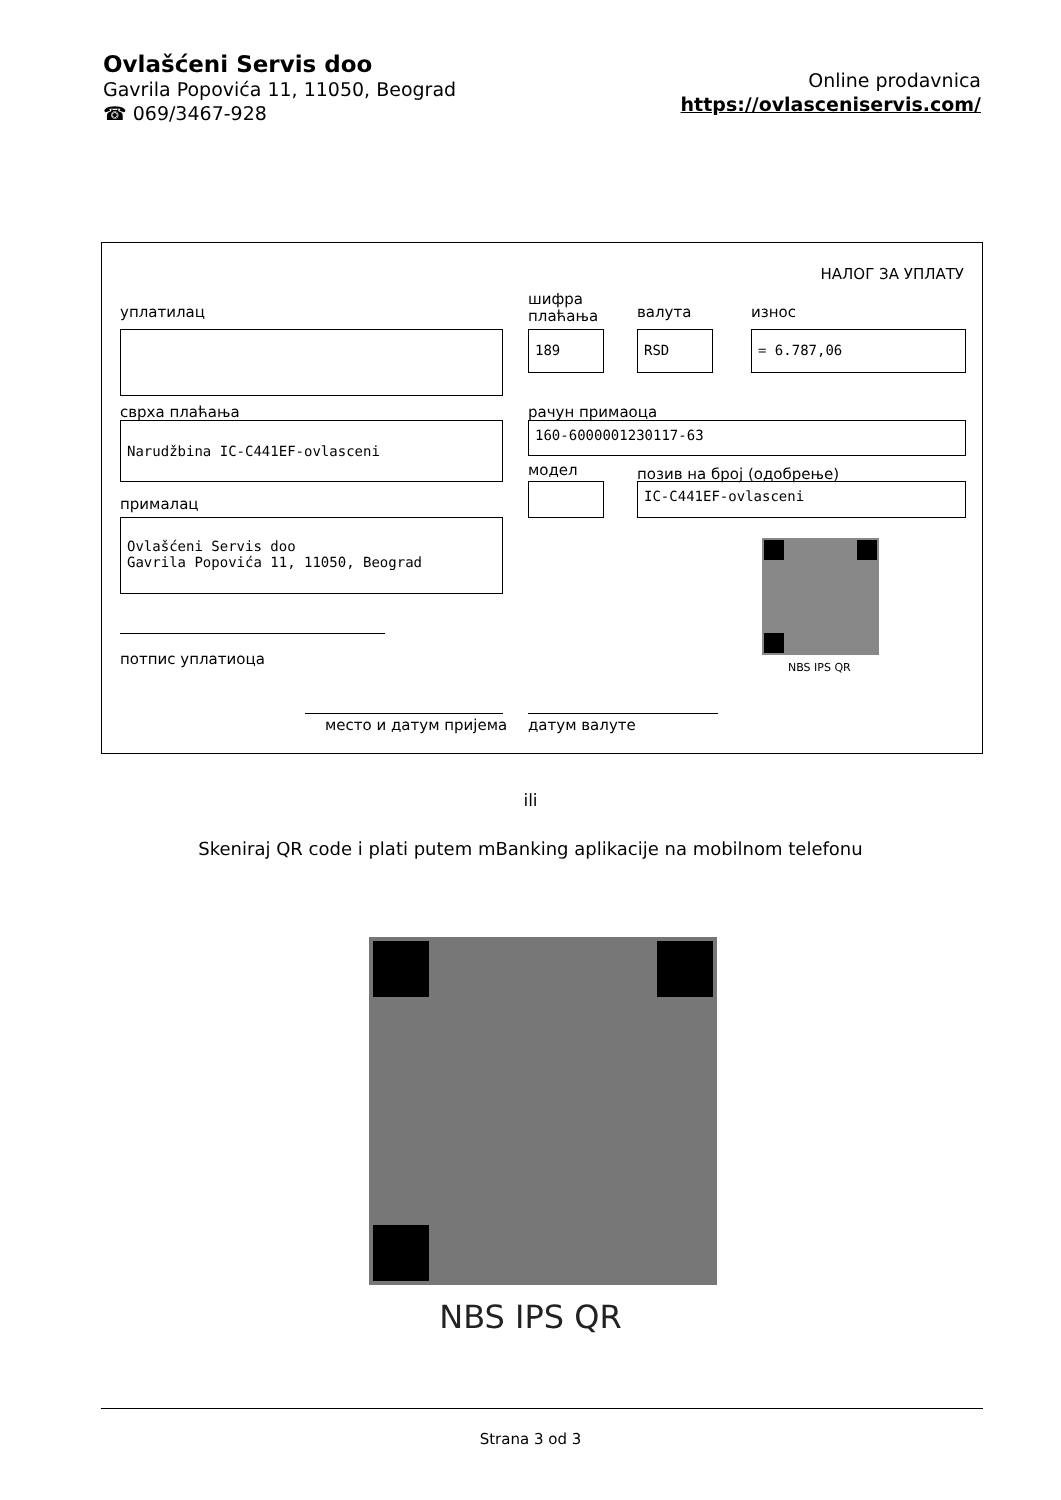Ovlašćeni Servis doo
Gavrila Popovića 11, 11050, Beograd
☎ 069/3467-928
Online prodavnica
https://ovlasceniservis.com/
НАЛОГ ЗА УПЛАТУ
уплатилац
шифра
плаћања
валута износ
189 RSD = 6.787,06
сврха плаћања рачун примаоца
Narudžbina IC-C441EF-ovlasceni 160-6000001230117-63
модел позив на број (одобрење)
IC-C441EF-ovlasceni
прималац
Ovlašćeni Servis doo
Gavrila Popovića 11, 11050, Beograd
NBS IPS QR
потпис уплатиоца
место и датум пријема датум валуте
ili
Skeniraj QR code i plati putem mBanking aplikacije na mobilnom telefonu
NBS IPS QR
Strana 3 od 3